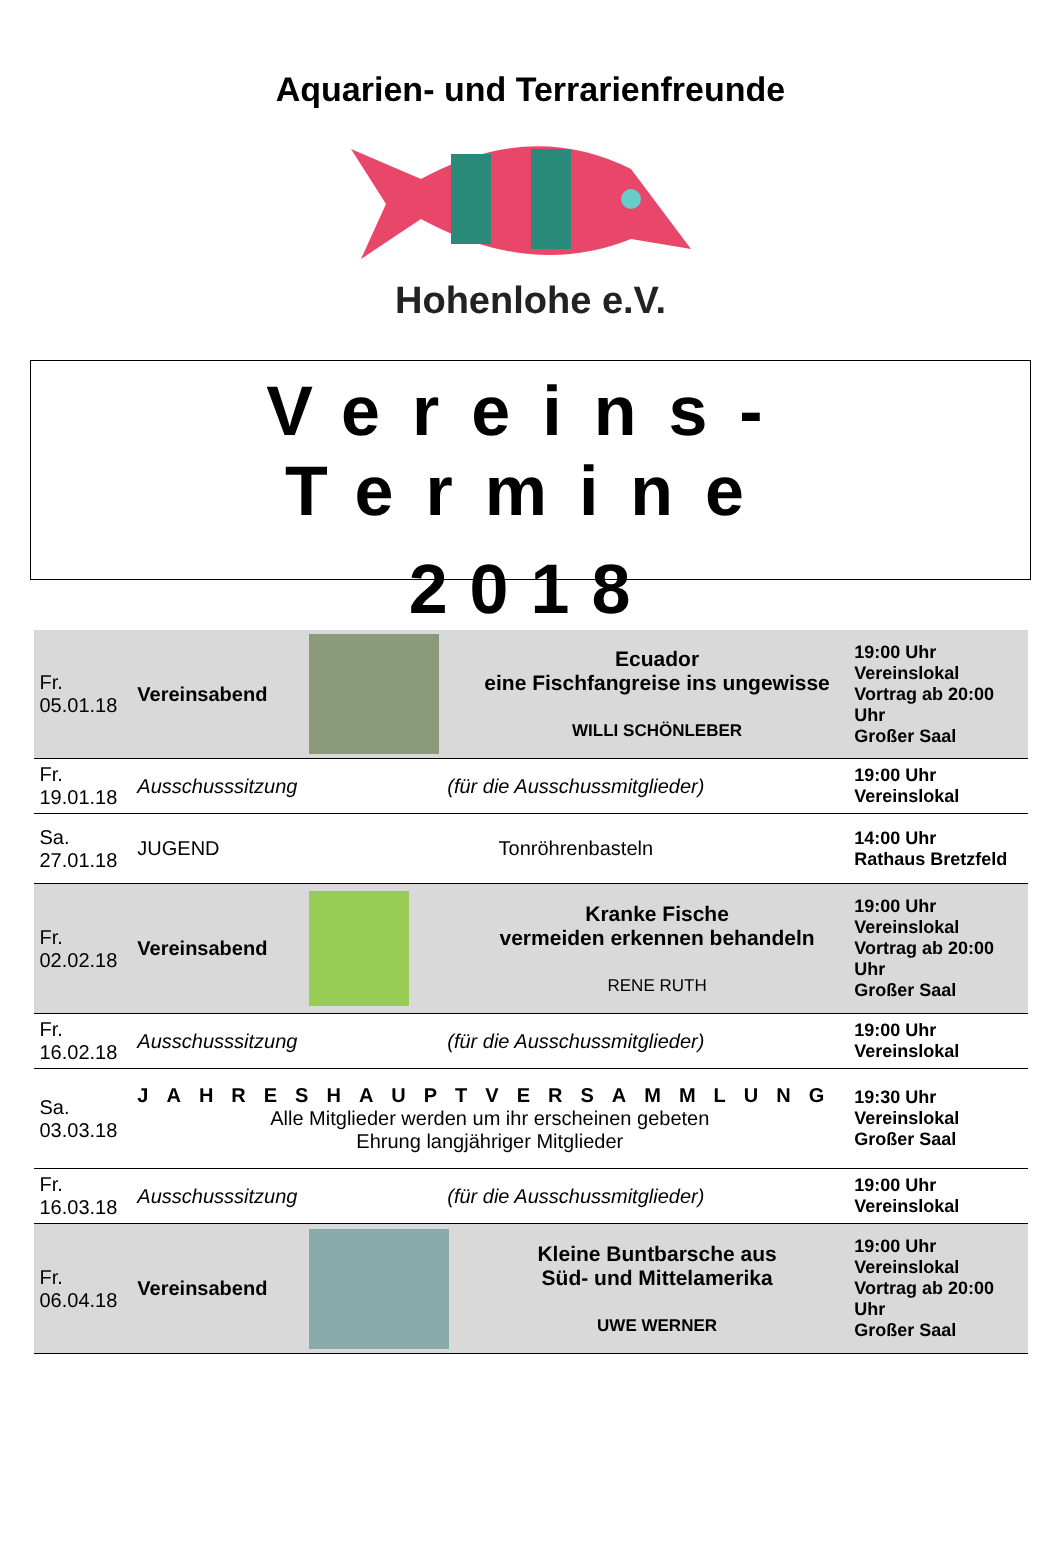Aquarien- und Terrarienfreunde
Hohenlohe e.V.
Vereins-Termine
2018
| Fr. 05.01.18 | Vereinsabend | | Ecuador eine Fischfangreise ins ungewisse WILLI SCHÖNLEBER | 19:00 Uhr Vereinslokal Vortrag ab 20:00 Uhr Großer Saal |
| Fr. 19.01.18 | Ausschusssitzung | (für die Ausschussmitglieder) | | 19:00 Uhr Vereinslokal |
| Sa. 27.01.18 | JUGEND | Tonröhrenbasteln | | 14:00 Uhr Rathaus Bretzfeld |
| Fr. 02.02.18 | Vereinsabend | | Kranke Fische vermeiden erkennen behandeln RENE RUTH | 19:00 Uhr Vereinslokal Vortrag ab 20:00 Uhr Großer Saal |
| Fr. 16.02.18 | Ausschusssitzung | (für die Ausschussmitglieder) | | 19:00 Uhr Vereinslokal |
| Sa. 03.03.18 | JAHRESHAUPTVERSAMMLUNG Alle Mitglieder werden um ihr erscheinen gebeten Ehrung langjähriger Mitglieder | | | 19:30 Uhr Vereinslokal Großer Saal |
| Fr. 16.03.18 | Ausschusssitzung | (für die Ausschussmitglieder) | | 19:00 Uhr Vereinslokal |
| Fr. 06.04.18 | Vereinsabend | | Kleine Buntbarsche aus Süd- und Mittelamerika UWE WERNER | 19:00 Uhr Vereinslokal Vortrag ab 20:00 Uhr Großer Saal |